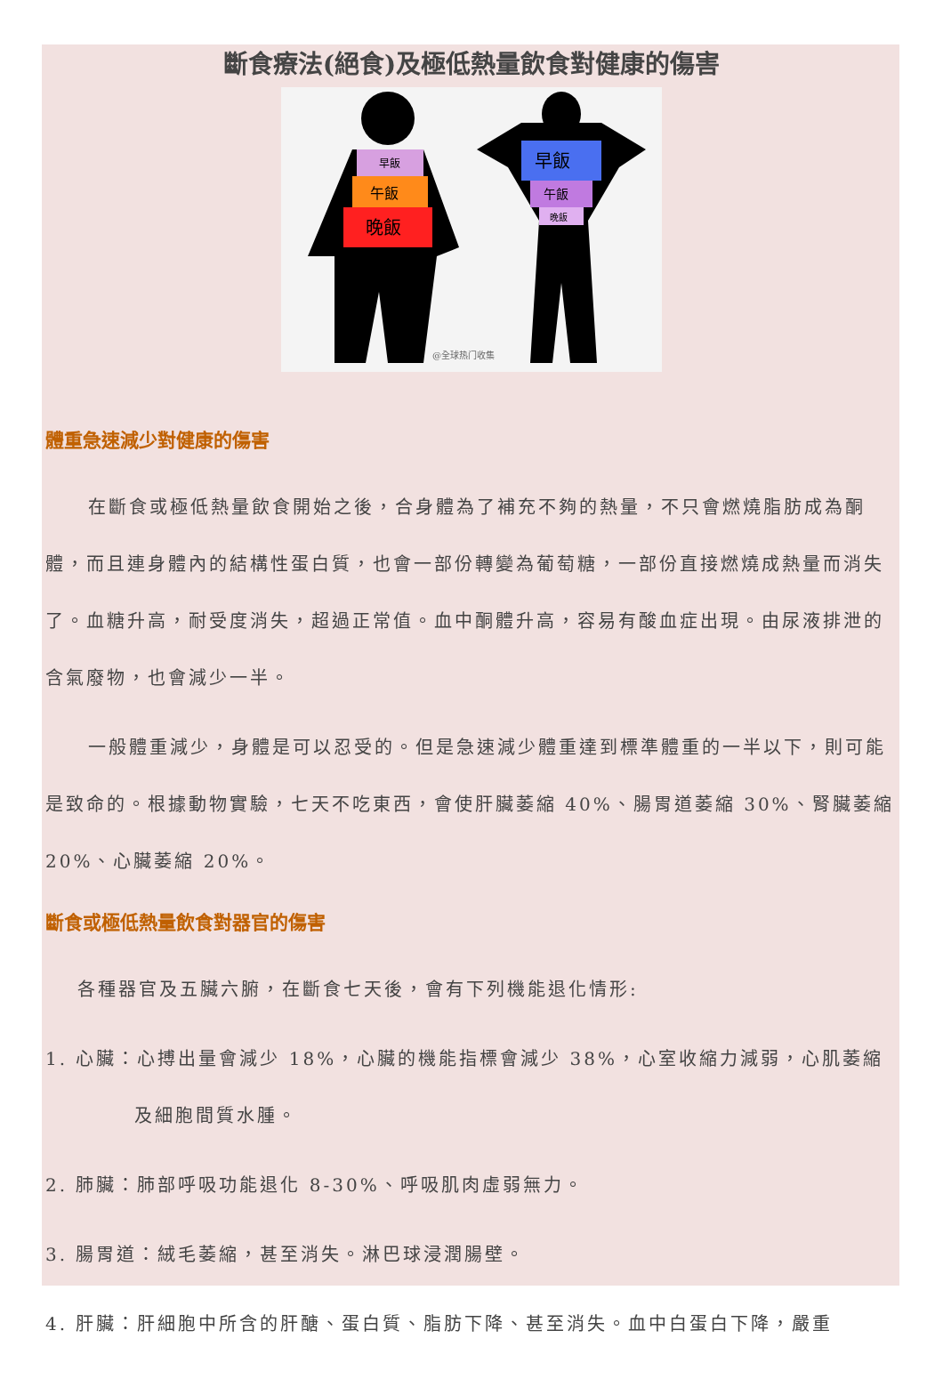斷食療法(絕食)及極低熱量飲食對健康的傷害
早飯
午飯
晚飯
早飯
午飯
晚飯
@全球热门收集
體重急速減少對健康的傷害
在斷食或極低熱量飲食開始之後，合身體為了補充不夠的熱量，不只會燃燒脂肪成為酮體，而且連身體內的結構性蛋白質，也會一部份轉變為葡萄糖，一部份直接燃燒成熱量而消失了。血糖升高，耐受度消失，超過正常值。血中酮體升高，容易有酸血症出現。由尿液排泄的含氣廢物，也會減少一半。
一般體重減少，身體是可以忍受的。但是急速減少體重達到標準體重的一半以下，則可能是致命的。根據動物實驗，七天不吃東西，會使肝臟萎縮 40%、腸胃道萎縮 30%、腎臟萎縮 20%、心臟萎縮 20%。
斷食或極低熱量飲食對器官的傷害
各種器官及五臟六腑，在斷食七天後，會有下列機能退化情形:
1. 心臟：心搏出量會減少 18%，心臟的機能指標會減少 38%，心室收縮力減弱，心肌萎縮
及細胞間質水腫。
2. 肺臟：肺部呼吸功能退化 8-30%、呼吸肌肉虛弱無力。
3. 腸胃道：絨毛萎縮，甚至消失。淋巴球浸潤腸壁。
4. 肝臟：肝細胞中所含的肝醣、蛋白質、脂肪下降、甚至消失。血中白蛋白下降，嚴重